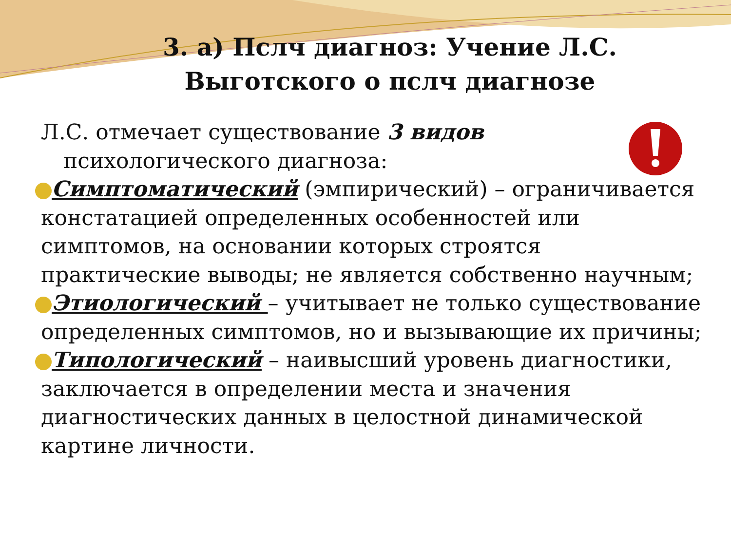3. а) Пслч диагноз: Учение Л.С. Выготского о пслч диагнозе
Л.С. отмечает существование 3 видов
психологического диагноза:
Симптоматический (эмпирический) – ограничивается констатацией определенных особенностей или симптомов, на основании которых строятся практические выводы; не является собственно научным;
Этиологический – учитывает не только существование определенных симптомов, но и вызывающие их причины;
Типологический – наивысший уровень диагностики, заключается в определении места и значения диагностических данных в целостной динамической картине личности.